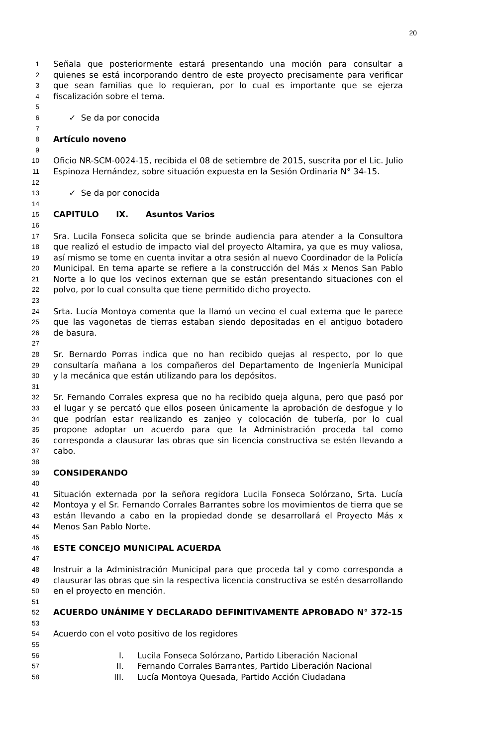20
1 Señala que posteriormente estará presentando una moción para consultar a
2 quienes se está incorporando dentro de este proyecto precisamente para verificar
3 que sean familias que lo requieran, por lo cual es importante que se ejerza
4 fiscalización sobre el tema.
5
6 ✓ Se da por conocida
7
8 Artículo noveno
9
10 Oficio NR-SCM-0024-15, recibida el 08 de setiembre de 2015, suscrita por el Lic. Julio
11 Espinoza Hernández, sobre situación expuesta en la Sesión Ordinaria N° 34-15.
12
13 ✓ Se da por conocida
14
15 CAPITULO IX. Asuntos Varios
16
17 Sra. Lucila Fonseca solicita que se brinde audiencia para atender a la Consultora
18 que realizó el estudio de impacto vial del proyecto Altamira, ya que es muy valiosa,
19 así mismo se tome en cuenta invitar a otra sesión al nuevo Coordinador de la Policía
20 Municipal. En tema aparte se refiere a la construcción del Más x Menos San Pablo
21 Norte a lo que los vecinos externan que se están presentando situaciones con el
22 polvo, por lo cual consulta que tiene permitido dicho proyecto.
23
24 Srta. Lucía Montoya comenta que la llamó un vecino el cual externa que le parece
25 que las vagonetas de tierras estaban siendo depositadas en el antiguo botadero
26 de basura.
27
28 Sr. Bernardo Porras indica que no han recibido quejas al respecto, por lo que
29 consultaría mañana a los compañeros del Departamento de Ingeniería Municipal
30 y la mecánica que están utilizando para los depósitos.
31
32 Sr. Fernando Corrales expresa que no ha recibido queja alguna, pero que pasó por
33 el lugar y se percató que ellos poseen únicamente la aprobación de desfogue y lo
34 que podrían estar realizando es zanjeo y colocación de tubería, por lo cual
35 propone adoptar un acuerdo para que la Administración proceda tal como
36 corresponda a clausurar las obras que sin licencia constructiva se estén llevando a
37 cabo.
38
39 CONSIDERANDO
40
41 Situación externada por la señora regidora Lucila Fonseca Solórzano, Srta. Lucía
42 Montoya y el Sr. Fernando Corrales Barrantes sobre los movimientos de tierra que se
43 están llevando a cabo en la propiedad donde se desarrollará el Proyecto Más x
44 Menos San Pablo Norte.
45
46 ESTE CONCEJO MUNICIPAL ACUERDA
47
48 Instruir a la Administración Municipal para que proceda tal y como corresponda a
49 clausurar las obras que sin la respectiva licencia constructiva se estén desarrollando
50 en el proyecto en mención.
51
52 ACUERDO UNÁNIME Y DECLARADO DEFINITIVAMENTE APROBADO N° 372-15
53
54 Acuerdo con el voto positivo de los regidores
55
56 I. Lucila Fonseca Solórzano, Partido Liberación Nacional
57 II. Fernando Corrales Barrantes, Partido Liberación Nacional
58 III. Lucía Montoya Quesada, Partido Acción Ciudadana